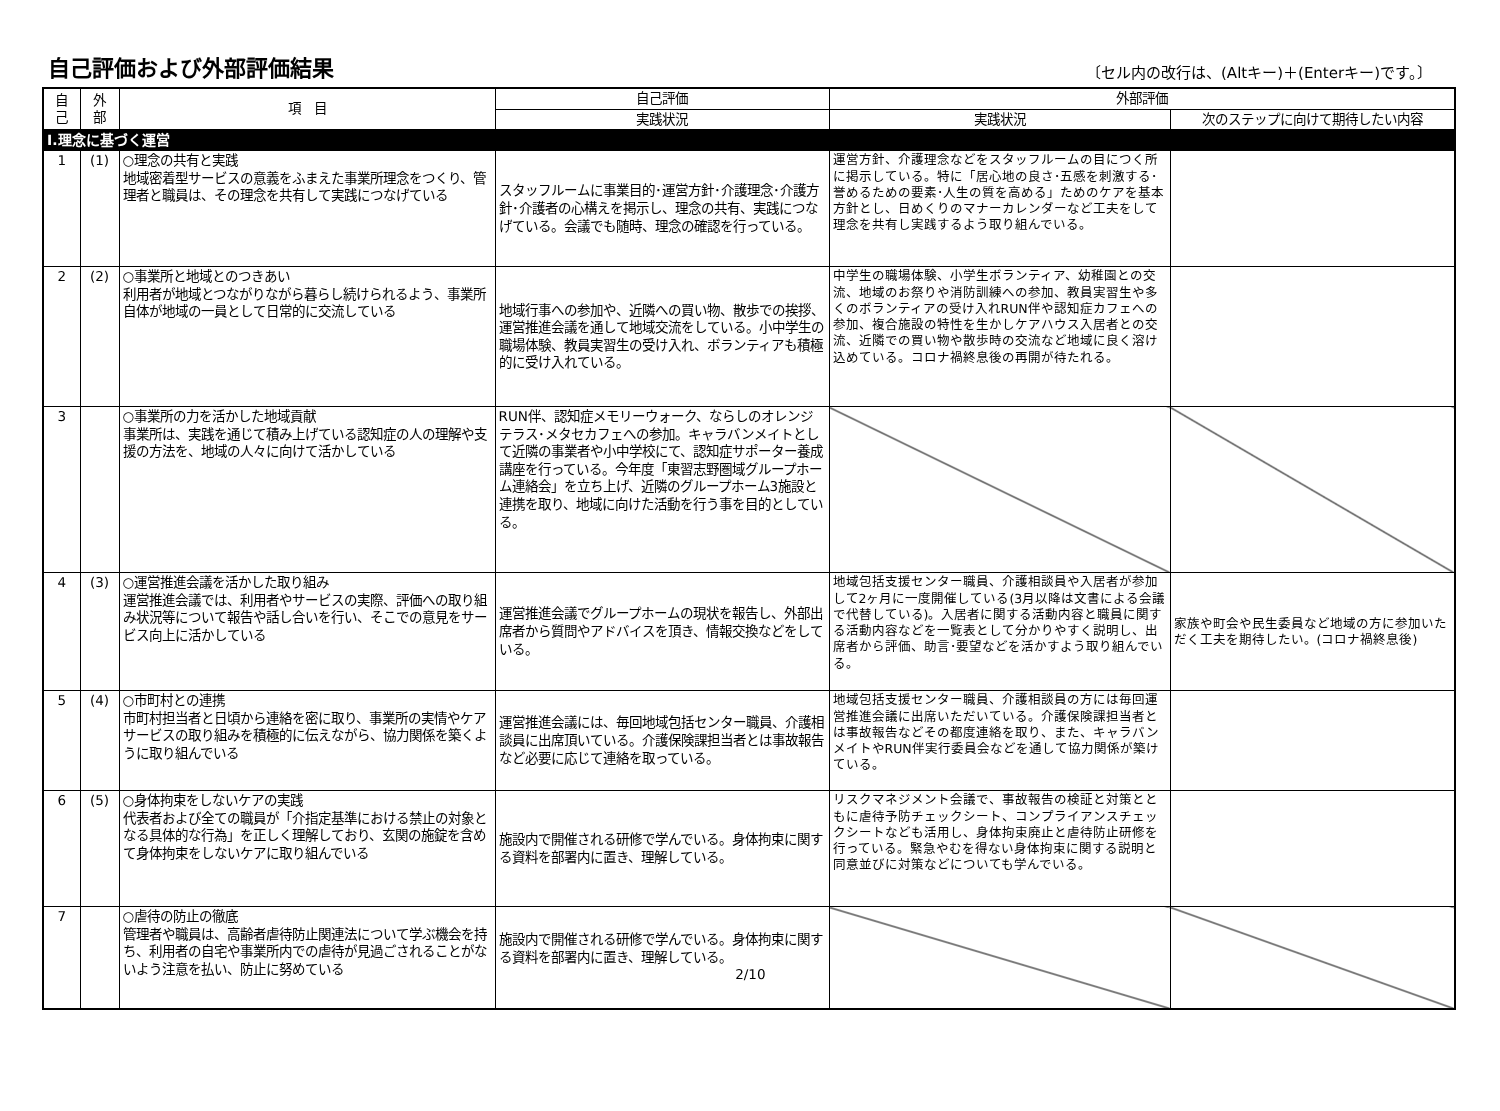自己評価および外部評価結果
〔セル内の改行は、(Altキー)＋(Enterキー)です。〕
| 自 己 | 外 部 | 項 目 | 自己評価 | 外部評価 | |
| --- | --- | --- | --- | --- | --- |
| | | | 実践状況 | 実践状況 | 次のステップに向けて期待したい内容 |
| Ⅰ.理念に基づく運営 | | | | | |
| 1 | (1) | ○理念の共有と実践 地域密着型サービスの意義をふまえた事業所理念をつくり、管理者と職員は、その理念を共有して実践につなげている | スタッフルームに事業目的･運営方針･介護理念･介護方針･介護者の心構えを掲示し、理念の共有、実践につなげている。会議でも随時、理念の確認を行っている。 | 運営方針、介護理念などをスタッフルームの目につく所に掲示している。特に「居心地の良さ･五感を刺激する･誉めるための要素･人生の質を高める」ためのケアを基本方針とし、日めくりのマナーカレンダーなど工夫をして理念を共有し実践するよう取り組んでいる。 | |
| 2 | (2) | ○事業所と地域とのつきあい 利用者が地域とつながりながら暮らし続けられるよう、事業所自体が地域の一員として日常的に交流している | 地域行事への参加や、近隣への買い物、散歩での挨拶、運営推進会議を通して地域交流をしている。小中学生の職場体験、教員実習生の受け入れ、ボランティアも積極的に受け入れている。 | 中学生の職場体験、小学生ボランティア、幼稚園との交流、地域のお祭りや消防訓練への参加、教員実習生や多くのボランティアの受け入れRUN伴や認知症カフェへの参加、複合施設の特性を生かしケアハウス入居者との交流、近隣での買い物や散歩時の交流など地域に良く溶け込めている。コロナ禍終息後の再開が待たれる。 | |
| 3 | | ○事業所の力を活かした地域貢献 事業所は、実践を通じて積み上げている認知症の人の理解や支援の方法を、地域の人々に向けて活かしている | RUN伴、認知症メモリーウォーク、ならしのオレンジテラス･メタセカフェへの参加。キャラバンメイトとして近隣の事業者や小中学校にて、認知症サポーター養成講座を行っている。今年度「東習志野圏域グループホーム連絡会」を立ち上げ、近隣のグループホーム3施設と連携を取り、地域に向けた活動を行う事を目的としている。 | | |
| 4 | (3) | ○運営推進会議を活かした取り組み 運営推進会議では、利用者やサービスの実際、評価への取り組み状況等について報告や話し合いを行い、そこでの意見をサービス向上に活かしている | 運営推進会議でグループホームの現状を報告し、外部出席者から質問やアドバイスを頂き、情報交換などをしている。 | 地域包括支援センター職員、介護相談員や入居者が参加して2ヶ月に一度開催している(3月以降は文書による会議で代替している)。入居者に関する活動内容と職員に関する活動内容などを一覧表として分かりやすく説明し、出席者から評価、助言･要望などを活かすよう取り組んでいる。 | 家族や町会や民生委員など地域の方に参加いただく工夫を期待したい。(コロナ禍終息後) |
| 5 | (4) | ○市町村との連携 市町村担当者と日頃から連絡を密に取り、事業所の実情やケアサービスの取り組みを積極的に伝えながら、協力関係を築くように取り組んでいる | 運営推進会議には、毎回地域包括センター職員、介護相談員に出席頂いている。介護保険課担当者とは事故報告など必要に応じて連絡を取っている。 | 地域包括支援センター職員、介護相談員の方には毎回運営推進会議に出席いただいている。介護保険課担当者とは事故報告などその都度連絡を取り、また、キャラバンメイトやRUN伴実行委員会などを通して協力関係が築けている。 | |
| 6 | (5) | ○身体拘束をしないケアの実践 代表者および全ての職員が「介指定基準における禁止の対象となる具体的な行為」を正しく理解しており、玄関の施錠を含めて身体拘束をしないケアに取り組んでいる | 施設内で開催される研修で学んでいる。身体拘束に関する資料を部署内に置き、理解している。 | リスクマネジメント会議で、事故報告の検証と対策とともに虐待予防チェックシート、コンプライアンスチェックシートなども活用し、身体拘束廃止と虐待防止研修を行っている。緊急やむを得ない身体拘束に関する説明と同意並びに対策などについても学んでいる。 | |
| 7 | | ○虐待の防止の徹底 管理者や職員は、高齢者虐待防止関連法について学ぶ機会を持ち、利用者の自宅や事業所内での虐待が見過ごされることがないよう注意を払い、防止に努めている | 施設内で開催される研修で学んでいる。身体拘束に関する資料を部署内に置き、理解している。 2/10 | | |